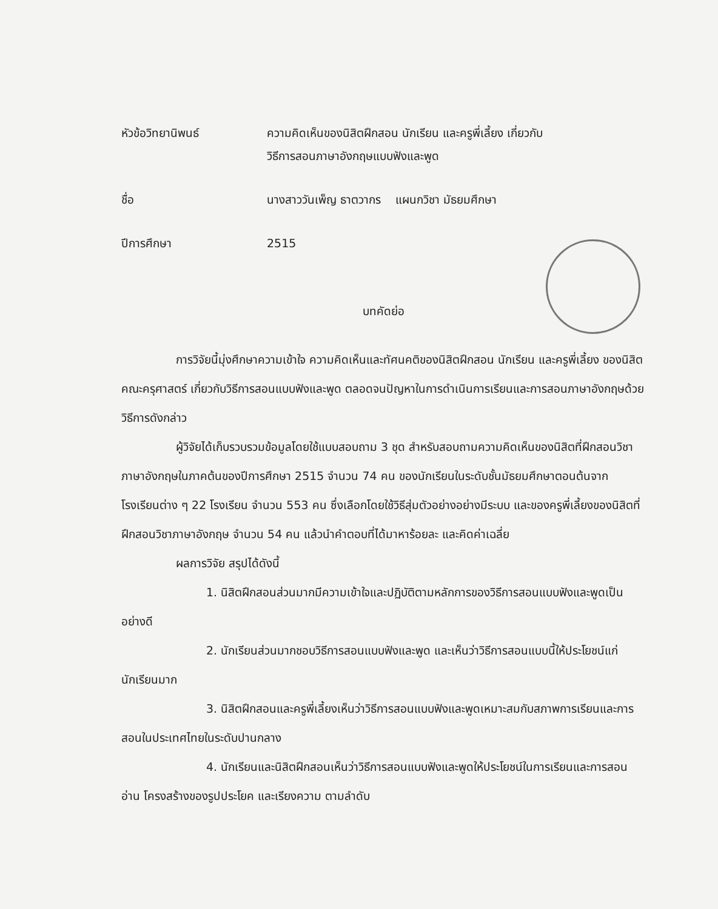หัวข้อวิทยานิพนธ์ ความคิดเห็นของนิสิตฝึกสอน นักเรียน และครูพี่เลี้ยง เกี่ยวกับ
วิธีการสอนภาษาอังกฤษแบบฟังและพูด
ชื่อ นางสาววันเพ็ญ ธาตวากร แผนกวิชา มัธยมศึกษา
ปีการศึกษา 2515
บทคัดย่อ
การวิจัยนี้มุ่งศึกษาความเข้าใจ ความคิดเห็นและทัศนคติของนิสิตฝึกสอน นักเรียน และครูพี่เลี้ยง ของนิสิตคณะครุศาสตร์ เกี่ยวกับวิธีการสอนแบบฟังและพูด ตลอดจนปัญหาในการดำเนินการเรียนและการสอนภาษาอังกฤษด้วยวิธีการดังกล่าว
ผู้วิจัยได้เก็บรวบรวมข้อมูลโดยใช้แบบสอบถาม 3 ชุด สำหรับสอบถามความคิดเห็นของนิสิตที่ฝึกสอนวิชาภาษาอังกฤษในภาคต้นของปีการศึกษา 2515 จำนวน 74 คน ของนักเรียนในระดับชั้นมัธยมศึกษาตอนต้นจากโรงเรียนต่าง ๆ 22 โรงเรียน จำนวน 553 คน ซึ่งเลือกโดยใช้วิธีสุ่มตัวอย่างอย่างมีระบบ และของครูพี่เลี้ยงของนิสิตที่ฝึกสอนวิชาภาษาอังกฤษ จำนวน 54 คน แล้วนำคำตอบที่ได้มาหาร้อยละ และคิดค่าเฉลี่ย
ผลการวิจัย สรุปได้ดังนี้
1. นิสิตฝึกสอนส่วนมากมีความเข้าใจและปฏิบัติตามหลักการของวิธีการสอนแบบฟังและพูดเป็นอย่างดี
2. นักเรียนส่วนมากชอบวิธีการสอนแบบฟังและพูด และเห็นว่าวิธีการสอนแบบนี้ให้ประโยชน์แก่นักเรียนมาก
3. นิสิตฝึกสอนและครูพี่เลี้ยงเห็นว่าวิธีการสอนแบบฟังและพูดเหมาะสมกับสภาพการเรียนและการสอนในประเทศไทยในระดับปานกลาง
4. นักเรียนและนิสิตฝึกสอนเห็นว่าวิธีการสอนแบบฟังและพูดให้ประโยชน์ในการเรียนและการสอนอ่าน โครงสร้างของรูปประโยค และเรียงความ ตามลำดับ